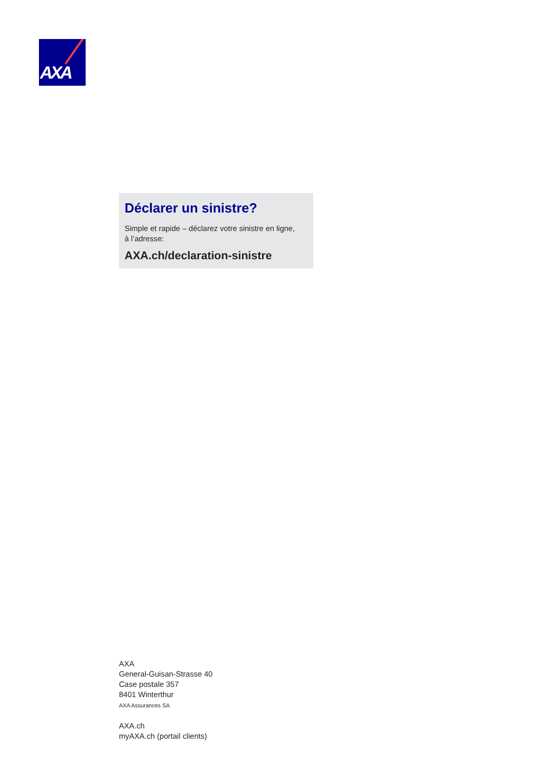AXA
Déclarer un sinistre?
Simple et rapide – déclarez votre sinistre en ligne,
à l’adresse:
AXA.ch/declaration-sinistre
AXA
General-Guisan-Strasse 40
Case postale 357
8401 Winterthur
AXA Assurances SA
AXA.ch
myAXA.ch (portail clients)